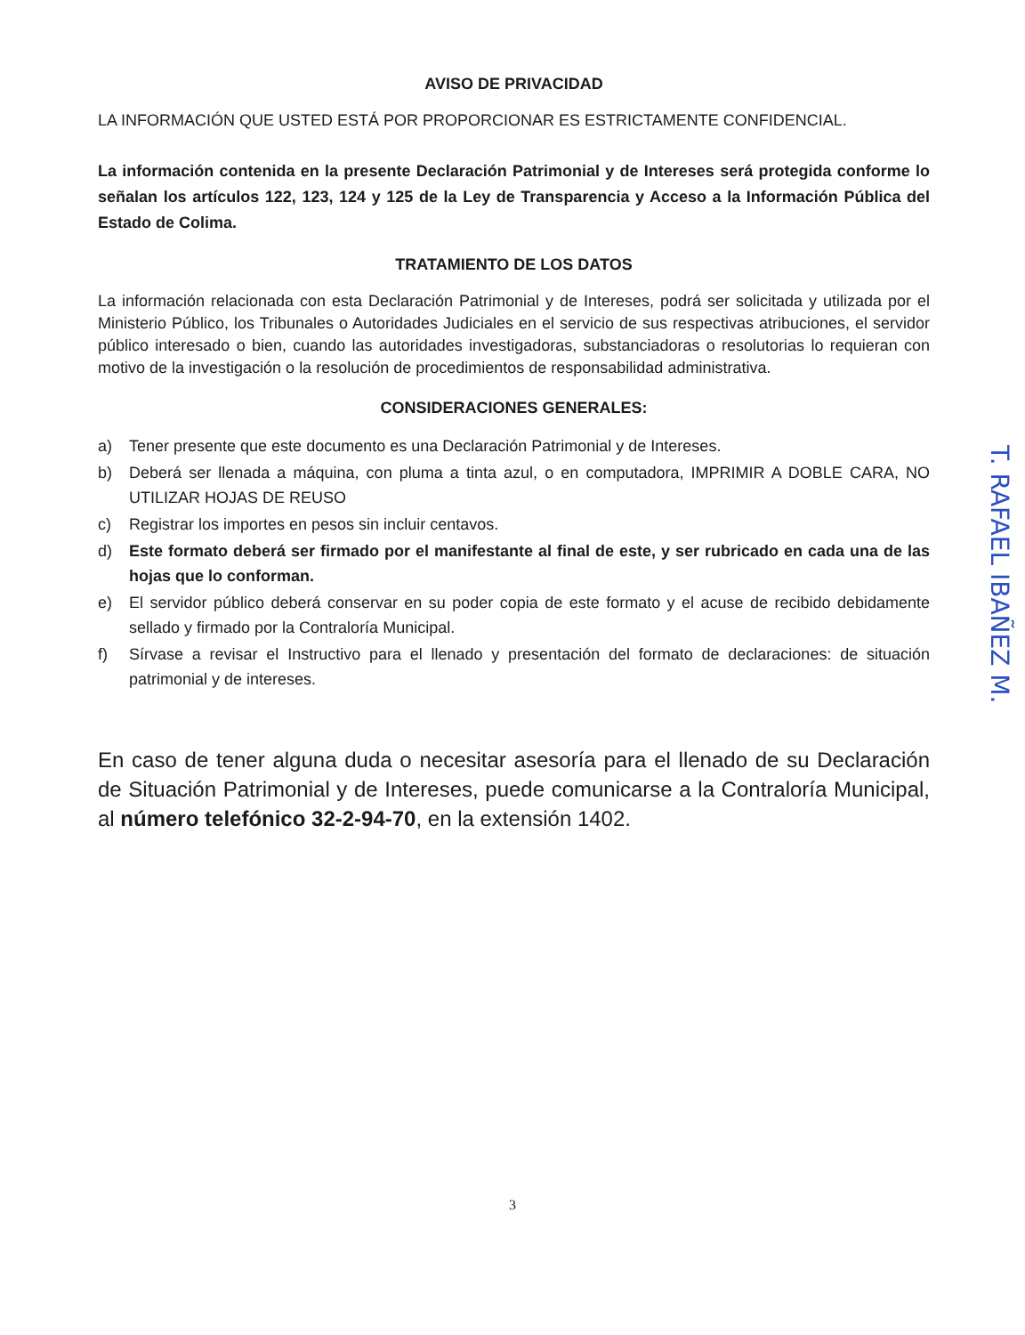AVISO DE PRIVACIDAD
LA INFORMACIÓN QUE USTED ESTÁ POR PROPORCIONAR ES ESTRICTAMENTE CONFIDENCIAL.
La información contenida en la presente Declaración Patrimonial y de Intereses será protegida conforme lo señalan los artículos 122, 123, 124 y 125 de la Ley de Transparencia y Acceso a la Información Pública del Estado de Colima.
TRATAMIENTO DE LOS DATOS
La información relacionada con esta Declaración Patrimonial y de Intereses, podrá ser solicitada y utilizada por el Ministerio Público, los Tribunales o Autoridades Judiciales en el servicio de sus respectivas atribuciones, el servidor público interesado o bien, cuando las autoridades investigadoras, substanciadoras o resolutorias lo requieran con motivo de la investigación o la resolución de procedimientos de responsabilidad administrativa.
CONSIDERACIONES GENERALES:
a) Tener presente que este documento es una Declaración Patrimonial y de Intereses.
b) Deberá ser llenada a máquina, con pluma a tinta azul, o en computadora, IMPRIMIR A DOBLE CARA, NO UTILIZAR HOJAS DE REUSO
c) Registrar los importes en pesos sin incluir centavos.
d) Este formato deberá ser firmado por el manifestante al final de este, y ser rubricado en cada una de las hojas que lo conforman.
e) El servidor público deberá conservar en su poder copia de este formato y el acuse de recibido debidamente sellado y firmado por la Contraloría Municipal.
f) Sírvase a revisar el Instructivo para el llenado y presentación del formato de declaraciones: de situación patrimonial y de intereses.
En caso de tener alguna duda o necesitar asesoría para el llenado de su Declaración de Situación Patrimonial y de Intereses, puede comunicarse a la Contraloría Municipal, al número telefónico 32-2-94-70, en la extensión 1402.
T. RAFAEL IBAÑEZ M.
3